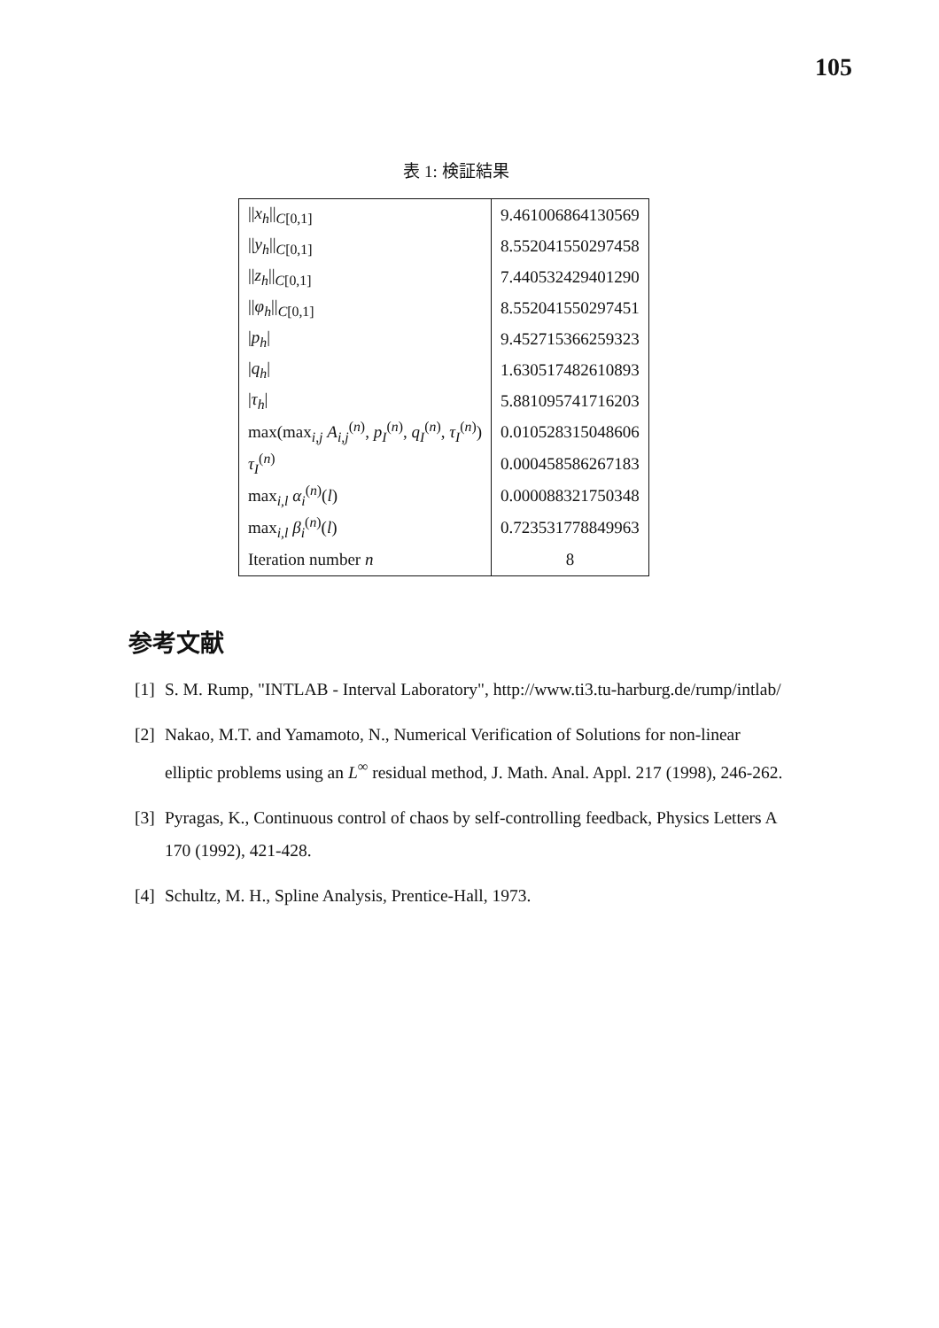105
表 1: 検証結果
| // x<sub>h</sub> //<sub>C[0,1]</sub> | 9.461006864130569 |
| // y<sub>h</sub> //<sub>C[0,1]</sub> | 8.552041550297458 |
| // z<sub>h</sub> //<sub>C[0,1]</sub> | 7.440532429401290 |
| // φ<sub>h</sub> //<sub>C[0,1]</sub> | 8.552041550297451 |
| / p<sub>h</sub> / | 9.452715366259323 |
| / q<sub>h</sub> / | 1.630517482610893 |
| / τ<sub>h</sub> / | 5.881095741716203 |
| max(max<sub>i,j</sub> A<sub>i,j</sub><sup>(n)</sup>, p<sub>I</sub><sup>(n)</sup>, q<sub>I</sub><sup>(n)</sup>, τ<sub>I</sub><sup>(n)</sup>) | 0.010528315048606 |
| τ<sub>I</sub><sup>(n)</sup> | 0.000458586267183 |
| max<sub>i,l</sub> α<sub>i</sub><sup>(n)</sup>( l ) | 0.000088321750348 |
| max<sub>i,l</sub> β<sub>i</sub><sup>(n)</sup>( l ) | 0.723531778849963 |
| Iteration number n | 8 |
参考文献
[1] S. M. Rump, "INTLAB - Interval Laboratory", http://www.ti3.tu-harburg.de/rump/intlab/
[2] Nakao, M.T. and Yamamoto, N., Numerical Verification of Solutions for non-linear elliptic problems using an L<sup>∞</sup> residual method, J. Math. Anal. Appl. 217 (1998), 246-262.
[3] Pyragas, K., Continuous control of chaos by self-controlling feedback, Physics Letters A 170 (1992), 421-428.
[4] Schultz, M. H., Spline Analysis, Prentice-Hall, 1973.